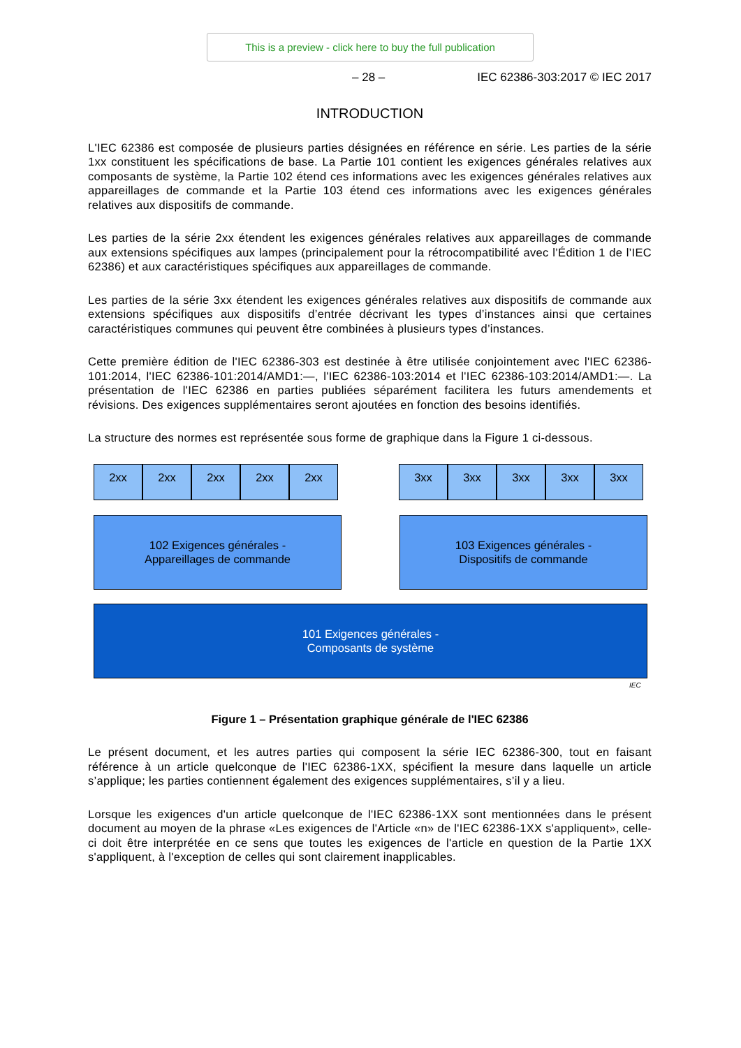This is a preview - click here to buy the full publication
– 28 – IEC 62386-303:2017 © IEC 2017
INTRODUCTION
L'IEC 62386 est composée de plusieurs parties désignées en référence en série. Les parties de la série 1xx constituent les spécifications de base. La Partie 101 contient les exigences générales relatives aux composants de système, la Partie 102 étend ces informations avec les exigences générales relatives aux appareillages de commande et la Partie 103 étend ces informations avec les exigences générales relatives aux dispositifs de commande.
Les parties de la série 2xx étendent les exigences générales relatives aux appareillages de commande aux extensions spécifiques aux lampes (principalement pour la rétrocompatibilité avec l’Édition 1 de l’IEC 62386) et aux caractéristiques spécifiques aux appareillages de commande.
Les parties de la série 3xx étendent les exigences générales relatives aux dispositifs de commande aux extensions spécifiques aux dispositifs d’entrée décrivant les types d’instances ainsi que certaines caractéristiques communes qui peuvent être combinées à plusieurs types d’instances.
Cette première édition de l'IEC 62386-303 est destinée à être utilisée conjointement avec l'IEC 62386-101:2014, l'IEC 62386-101:2014/AMD1:—, l'IEC 62386-103:2014 et l'IEC 62386-103:2014/AMD1:—. La présentation de l'IEC 62386 en parties publiées séparément facilitera les futurs amendements et révisions. Des exigences supplémentaires seront ajoutées en fonction des besoins identifiés.
La structure des normes est représentée sous forme de graphique dans la Figure 1 ci-dessous.
2xx 2xx 2xx 2xx 2xx
3xx 3xx 3xx 3xx 3xx
102 Exigences générales -
Appareillages de commande
103 Exigences générales -
Dispositifs de commande
101 Exigences générales -
Composants de système
IEC
Figure 1 – Présentation graphique générale de l'IEC 62386
Le présent document, et les autres parties qui composent la série IEC 62386-300, tout en faisant référence à un article quelconque de l'IEC 62386-1XX, spécifient la mesure dans laquelle un article s’applique; les parties contiennent également des exigences supplémentaires, s’il y a lieu.
Lorsque les exigences d'un article quelconque de l'IEC 62386-1XX sont mentionnées dans le présent document au moyen de la phrase «Les exigences de l'Article «n» de l'IEC 62386-1XX s'appliquent», celle-ci doit être interprétée en ce sens que toutes les exigences de l'article en question de la Partie 1XX s'appliquent, à l'exception de celles qui sont clairement inapplicables.